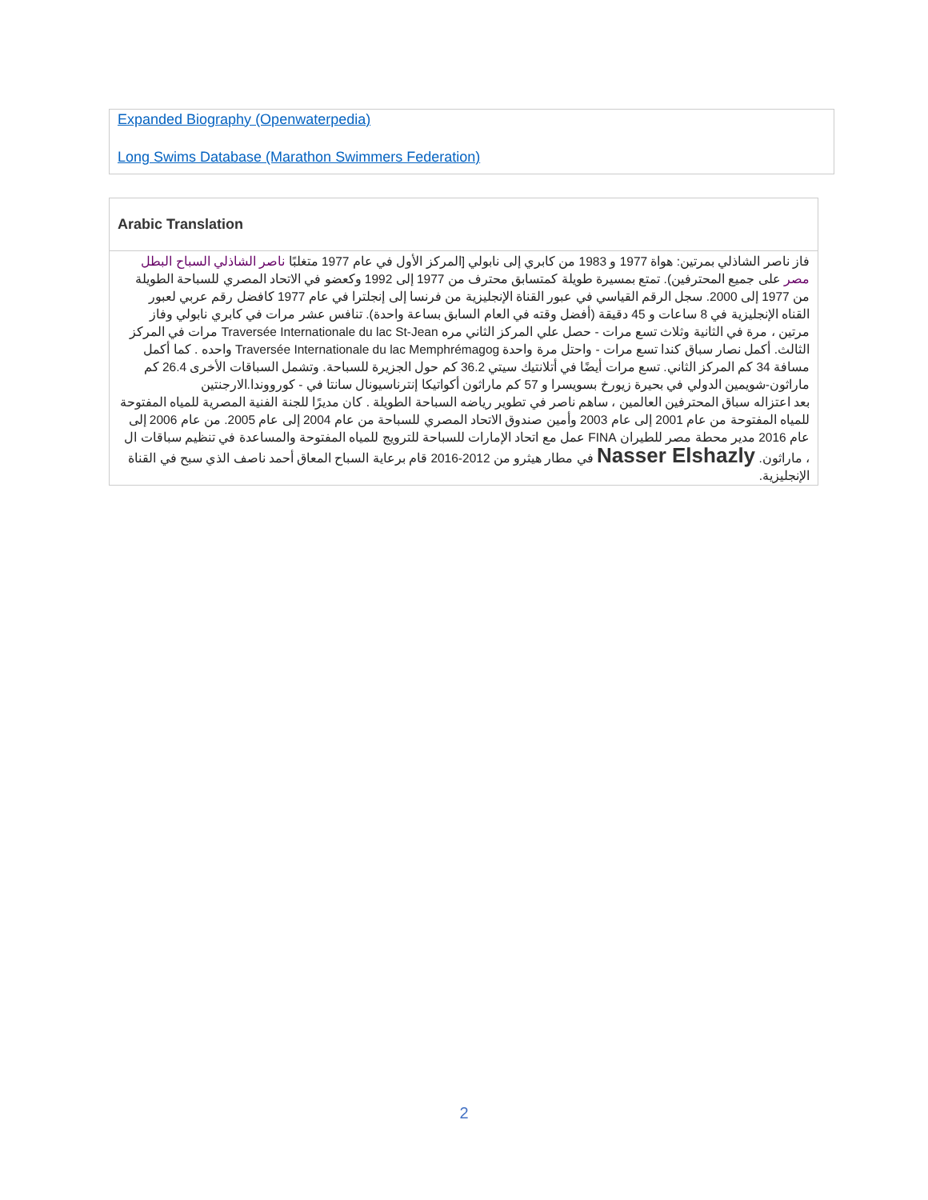Expanded Biography (Openwaterpedia)
Long Swims Database (Marathon Swimmers Federation)
Arabic Translation
فاز ناصر الشاذلي بمرتين: هواة 1977 و 1983 من كابري إلى نابولي [المركز الأول في عام 1977 متغلبًا ناصر الشاذلي السباح البطل مصر على جميع المحترفين). تمتع بمسيرة طويلة كمتسابق محترف من 1977 إلى 1992 وكعضو في الاتحاد المصري للسباحة الطويلة من 1977 إلى 2000. سجل الرقم القياسي في عبور القناة الإنجليزية من فرنسا إلى إنجلترا في عام 1977 كافضل رقم عربي لعبور القناه الإنجليزية في 8 ساعات و 45 دقيقة (أفضل وقته في العام السابق بساعة واحدة). تنافس عشر مرات في كابري نابولي وفاز مرتين ، مرة في الثانية وثلاث تسع مرات - حصل علي المركز الثاني مره Traversée Internationale du lac St-Jean مرات في المركز الثالث. أكمل نصار سباق كندا تسع مرات - واحتل مرة واحدة Traversée Internationale du lac Memphrémagog واحده . كما أكمل مسافة 34 كم المركز الثاني. تسع مرات أيضًا في أتلانتيك سيتي 36.2 كم حول الجزيرة للسباحة. وتشمل السباقات الأخرى 26.4 كم ماراثون-شويمين الدولي في بحيرة زيورخ بسويسرا و 57 كم ماراثون أكواتيكا إنترناسيونال سانتا في - كورووندا.الارجنتين
بعد اعتزاله سباق المحترفين العالمين ، ساهم ناصر في تطوير رياضه السباحة الطويلة . كان مديرًا للجنة الفنية المصرية للمياه المفتوحة للمياه المفتوحة من عام 2001 إلى عام 2003 وأمين صندوق الاتحاد المصري للسباحة من عام 2004 إلى عام 2005. من عام 2006 إلى عام 2016 مدير محطة مصر للطيران FINA عمل مع اتحاد الإمارات للسباحة للترويج للمياه المفتوحة والمساعدة في تنظيم سباقات ال ، ماراثون. Nasser Elshazly في مطار هيثرو من 2012-2016 قام برعاية السباح المعاق أحمد ناصف الذي سبح في القناة الإنجليزية.
2